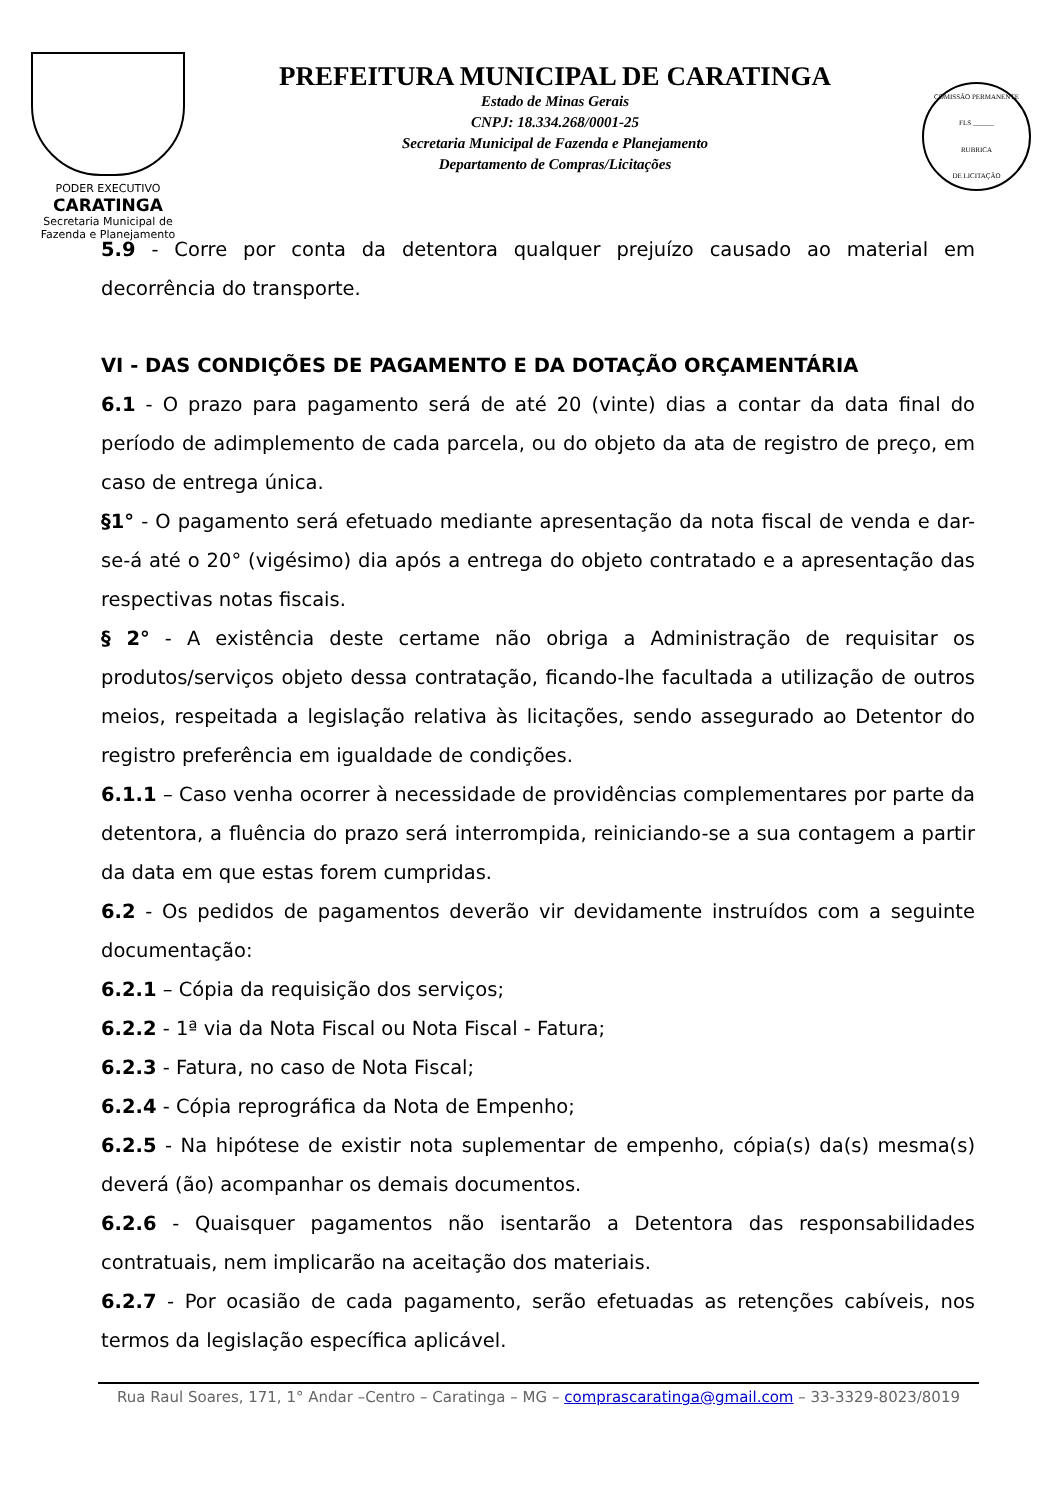PODER EXECUTIVO
CARATINGA
Secretaria Municipal de
Fazenda e Planejamento
PREFEITURA MUNICIPAL DE CARATINGA
Estado de Minas Gerais
CNPJ: 18.334.268/0001-25
Secretaria Municipal de Fazenda e Planejamento
Departamento de Compras/Licitações
COMISSÃO PERMANENTE
FLS ______
RUBRICA
DE LICITAÇÃO
5.9 - Corre por conta da detentora qualquer prejuízo causado ao material em decorrência do transporte.
VI - DAS CONDIÇÕES DE PAGAMENTO E DA DOTAÇÃO ORÇAMENTÁRIA
6.1 - O prazo para pagamento será de até 20 (vinte) dias a contar da data final do período de adimplemento de cada parcela, ou do objeto da ata de registro de preço, em caso de entrega única.
§1° - O pagamento será efetuado mediante apresentação da nota fiscal de venda e dar-se-á até o 20° (vigésimo) dia após a entrega do objeto contratado e a apresentação das respectivas notas fiscais.
§ 2° - A existência deste certame não obriga a Administração de requisitar os produtos/serviços objeto dessa contratação, ficando-lhe facultada a utilização de outros meios, respeitada a legislação relativa às licitações, sendo assegurado ao Detentor do registro preferência em igualdade de condições.
6.1.1 – Caso venha ocorrer à necessidade de providências complementares por parte da detentora, a fluência do prazo será interrompida, reiniciando-se a sua contagem a partir da data em que estas forem cumpridas.
6.2 - Os pedidos de pagamentos deverão vir devidamente instruídos com a seguinte documentação:
6.2.1 – Cópia da requisição dos serviços;
6.2.2 - 1ª via da Nota Fiscal ou Nota Fiscal - Fatura;
6.2.3 - Fatura, no caso de Nota Fiscal;
6.2.4 - Cópia reprográfica da Nota de Empenho;
6.2.5 - Na hipótese de existir nota suplementar de empenho, cópia(s) da(s) mesma(s) deverá (ão) acompanhar os demais documentos.
6.2.6 - Quaisquer pagamentos não isentarão a Detentora das responsabilidades contratuais, nem implicarão na aceitação dos materiais.
6.2.7 - Por ocasião de cada pagamento, serão efetuadas as retenções cabíveis, nos termos da legislação específica aplicável.
Rua Raul Soares, 171, 1° Andar –Centro – Caratinga – MG – comprascaratinga@gmail.com – 33-3329-8023/8019